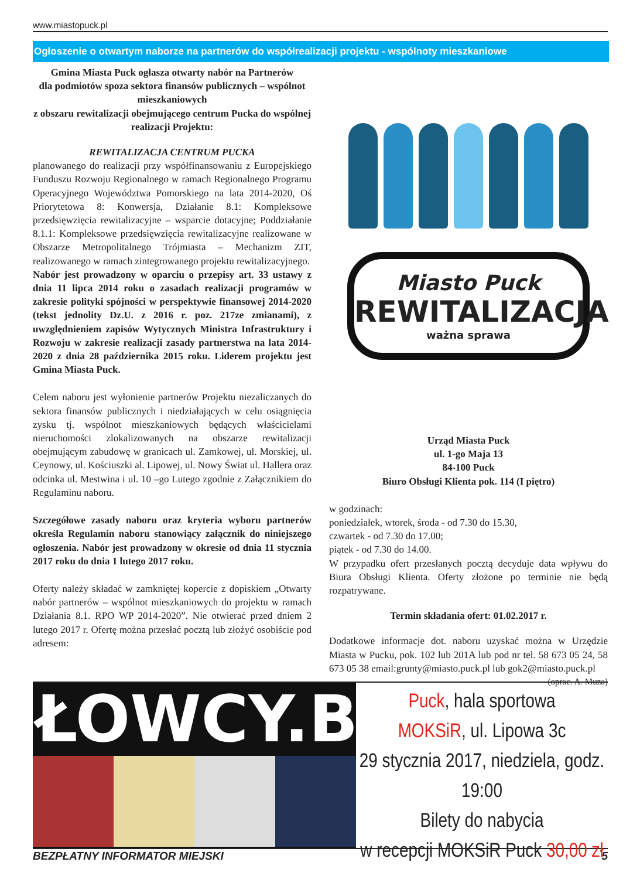www.miastopuck.pl
Ogłoszenie o otwartym naborze na partnerów do współrealizacji projektu - wspólnoty mieszkaniowe
Gmina Miasta Puck ogłasza otwarty nabór na Partnerów
dla podmiotów spoza sektora finansów publicznych – wspólnot mieszkaniowych
z obszaru rewitalizacji obejmującego centrum Pucka do wspólnej realizacji Projektu:
REWITALIZACJA CENTRUM PUCKA
planowanego do realizacji przy współfinansowaniu z Europejskiego Funduszu Rozwoju Regionalnego w ramach Regionalnego Programu Operacyjnego Województwa Pomorskiego na lata 2014-2020, Oś Priorytetowa 8: Konwersja, Działanie 8.1: Kompleksowe przedsięwzięcia rewitalizacyjne – wsparcie dotacyjne; Poddziałanie 8.1.1: Kompleksowe przedsięwzięcia rewitalizacyjne realizowane w Obszarze Metropolitalnego Trójmiasta – Mechanizm ZIT, realizowanego w ramach zintegrowanego projektu rewitalizacyjnego.
Nabór jest prowadzony w oparciu o przepisy art. 33 ustawy z dnia 11 lipca 2014 roku o zasadach realizacji programów w zakresie polityki spójności w perspektywie finansowej 2014-2020 (tekst jednolity Dz.U. z 2016 r. poz. 217ze zmianami), z uwzględnieniem zapisów Wytycznych Ministra Infrastruktury i Rozwoju w zakresie realizacji zasady partnerstwa na lata 2014-2020 z dnia 28 października 2015 roku. Liderem projektu jest Gmina Miasta Puck.
Celem naboru jest wyłonienie partnerów Projektu niezaliczanych do sektora finansów publicznych i niedziałających w celu osiągnięcia zysku tj. wspólnot mieszkaniowych będących właścicielami nieruchomości zlokalizowanych na obszarze rewitalizacji obejmującym zabudowę w granicach ul. Zamkowej, ul. Morskiej, ul. Ceynowy, ul. Kościuszki al. Lipowej, ul. Nowy Świat ul. Hallera oraz odcinka ul. Mestwina i ul. 10 –go Lutego zgodnie z Załącznikiem do Regulaminu naboru.
Szczegółowe zasady naboru oraz kryteria wyboru partnerów określa Regulamin naboru stanowiący załącznik do niniejszego ogłoszenia. Nabór jest prowadzony w okresie od dnia 11 stycznia 2017 roku do dnia 1 lutego 2017 roku.
Oferty należy składać w zamkniętej kopercie z dopiskiem „Otwarty nabór partnerów – wspólnot mieszkaniowych do projektu w ramach Działania 8.1. RPO WP 2014-2020”. Nie otwierać przed dniem 2 lutego 2017 r. Ofertę można przesłać pocztą lub złożyć osobiście pod adresem:
Miasto Puck
REWITALIZACJA
ważna sprawa
Urząd Miasta Puck
ul. 1-go Maja 13
84-100 Puck
Biuro Obsługi Klienta pok. 114 (I piętro)
w godzinach:
poniedziałek, wtorek, środa - od 7.30 do 15.30,
czwartek - od 7.30 do 17.00;
piątek - od 7.30 do 14.00.
W przypadku ofert przesłanych pocztą decyduje data wpływu do Biura Obsługi Klienta. Oferty złożone po terminie nie będą rozpatrywane.
Termin składania ofert: 01.02.2017 r.
Dodatkowe informacje dot. naboru uzyskać można w Urzędzie Miasta w Pucku, pok. 102 lub 201A lub pod nr tel. 58 673 05 24, 58 673 05 38 email:grunty@miasto.puck.pl lub gok2@miasto.puck.pl (oprac. A. Muza)
ŁOWCY.B
Puck, hala sportowa
MOKSiR, ul. Lipowa 3c
29 stycznia 2017, niedziela, godz. 19:00
Bilety do nabycia
w recepcji MOKSiR Puck 30,00 zł
BEZPŁATNY INFORMATOR MIEJSKI 5